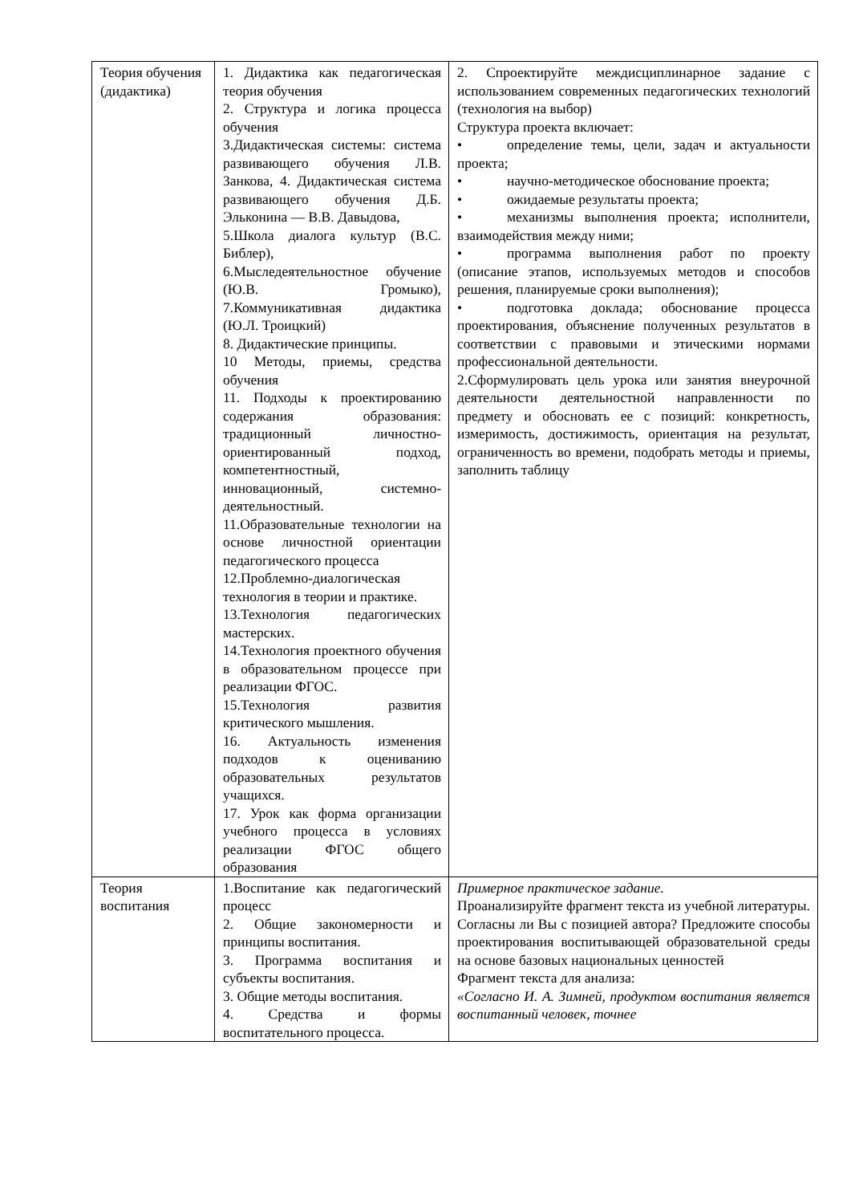| Теория обучения (дидактика) | 1. Дидактика как педагогическая теория обучения 2. Структура и логика процесса обучения 3.Дидактическая системы: система развивающего обучения Л.В. Занкова, 4. Дидактическая система развивающего обучения Д.Б. Эльконина — В.В. Давыдова, 5.Школа диалога культур (В.С. Библер), 6.Мыследеятельностное обучение (Ю.В. Громыко), 7.Коммуникативная дидактика (Ю.Л. Троицкий) 8. Дидактические принципы. 10 Методы, приемы, средства обучения 11. Подходы к проектированию содержания образования: традиционный личностно-ориентированный подход, компетентностный, инновационный, системно-деятельностный. 11.Образовательные технологии на основе личностной ориентации педагогического процесса 12.Проблемно-диалогическая технология в теории и практике. 13.Технология педагогических мастерских. 14.Технология проектного обучения в образовательном процессе при реализации ФГОС. 15.Технология развития критического мышления. 16. Актуальность изменения подходов к оцениванию образовательных результатов учащихся. 17. Урок как форма организации учебного процесса в условиях реализации ФГОС общего образования | 2. Спроектируйте междисциплинарное задание с использованием современных педагогических технологий (технология на выбор) Структура проекта включает: • определение темы, цели, задач и актуальности проекта; • научно-методическое обоснование проекта; • ожидаемые результаты проекта; • механизмы выполнения проекта; исполнители, взаимодействия между ними; • программа выполнения работ по проекту (описание этапов, используемых методов и способов решения, планируемые сроки выполнения); • подготовка доклада; обоснование процесса проектирования, объяснение полученных результатов в соответствии с правовыми и этическими нормами профессиональной деятельности. 2.Сформулировать цель урока или занятия внеурочной деятельности деятельностной направленности по предмету и обосновать ее с позиций: конкретность, измеримость, достижимость, ориентация на результат, ограниченность во времени, подобрать методы и приемы, заполнить таблицу |
| Теория воспитания | 1.Воспитание как педагогический процесс 2. Общие закономерности и принципы воспитания. 3. Программа воспитания и субъекты воспитания. 3. Общие методы воспитания. 4. Средства и формы воспитательного процесса. | Примерное практическое задание. Проанализируйте фрагмент текста из учебной литературы. Согласны ли Вы с позицией автора? Предложите способы проектирования воспитывающей образовательной среды на основе базовых национальных ценностей Фрагмент текста для анализа: «Согласно И. А. Зимней, продуктом воспитания является воспитанный человек, точнее |